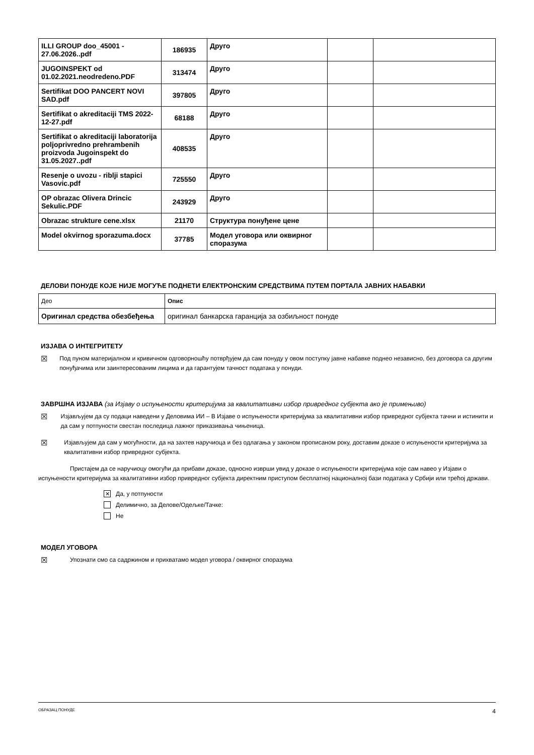| ILLI GROUP doo_45001 - 27.06.2026..pdf | 186935 | Друго | | |
| JUGOINSPEKT od 01.02.2021.neodredeno.PDF | 313474 | Друго | | |
| Sertifikat DOO PANCERT NOVI SAD.pdf | 397805 | Друго | | |
| Sertifikat o akreditaciji TMS 2022-12-27.pdf | 68188 | Друго | | |
| Sertifikat o akreditaciji laboratorija poljoprivredno prehrambenih proizvoda Jugoinspekt do 31.05.2027..pdf | 408535 | Друго | | |
| Resenje o uvozu - riblji stapici Vasovic.pdf | 725550 | Друго | | |
| OP obrazac Olivera Drincic Sekulic.PDF | 243929 | Друго | | |
| Obrazac strukture cene.xlsx | 21170 | Структура понуђене цене | | |
| Model okvirnog sporazuma.docx | 37785 | Модел уговора или оквирног споразума | | |
ДЕЛОВИ ПОНУДЕ КОЈЕ НИЈЕ МОГУЋЕ ПОДНЕТИ ЕЛЕКТРОНСКИМ СРЕДСТВИМА ПУТЕМ ПОРТАЛА ЈАВНИХ НАБАВКИ
| Део | Опис |
| Оригинал средства обезбеђења | оригинал банкарска гаранција за озбиљност понуде |
ИЗЈАВА О ИНТЕГРИТЕТУ
☒ Под пуном материјалном и кривичном одговорношћу потврђујем да сам понуду у овом поступку јавне набавке поднео независно, без договора са другим понуђачима или заинтересованим лицима и да гарантујем тачност података у понуди.
ЗАВРШНА ИЗЈАВА (за Изјаву о испуњености критеријума за квалитативни избор привредног субјекта ако је примењиво)
☒ Изјављујем да су подаци наведени у Деловима ИИ – В Изјаве о испуњености критеријума за квалитативни избор привредног субјекта тачни и истинити и да сам у потпуности свестан последица лажног приказивања чињеница.
☒ Изјављујем да сам у могућности, да на захтев наручиоца и без одлагања у законом прописаном року, доставим доказе о испуњености критеријума за квалитативни избор привредног субјекта.
Пристајем да се наручиоцу омогући да прибави доказе, односно изврши увид у доказе о испуњености критеријума које сам навео у Изјави о испуњености критеријума за квалитативни избор привредног субјекта директним приступом бесплатној националној бази података у Србији или трећој држави.
✕ Да, у потпуности
Делимично, за Делове/Одељке/Тачке:
Не
МОДЕЛ УГОВОРА
☒ Упознати смо са садржином и прихватамо модел уговора / оквирног споразума
ОБРАЗАЦ ПОНУДЕ 4